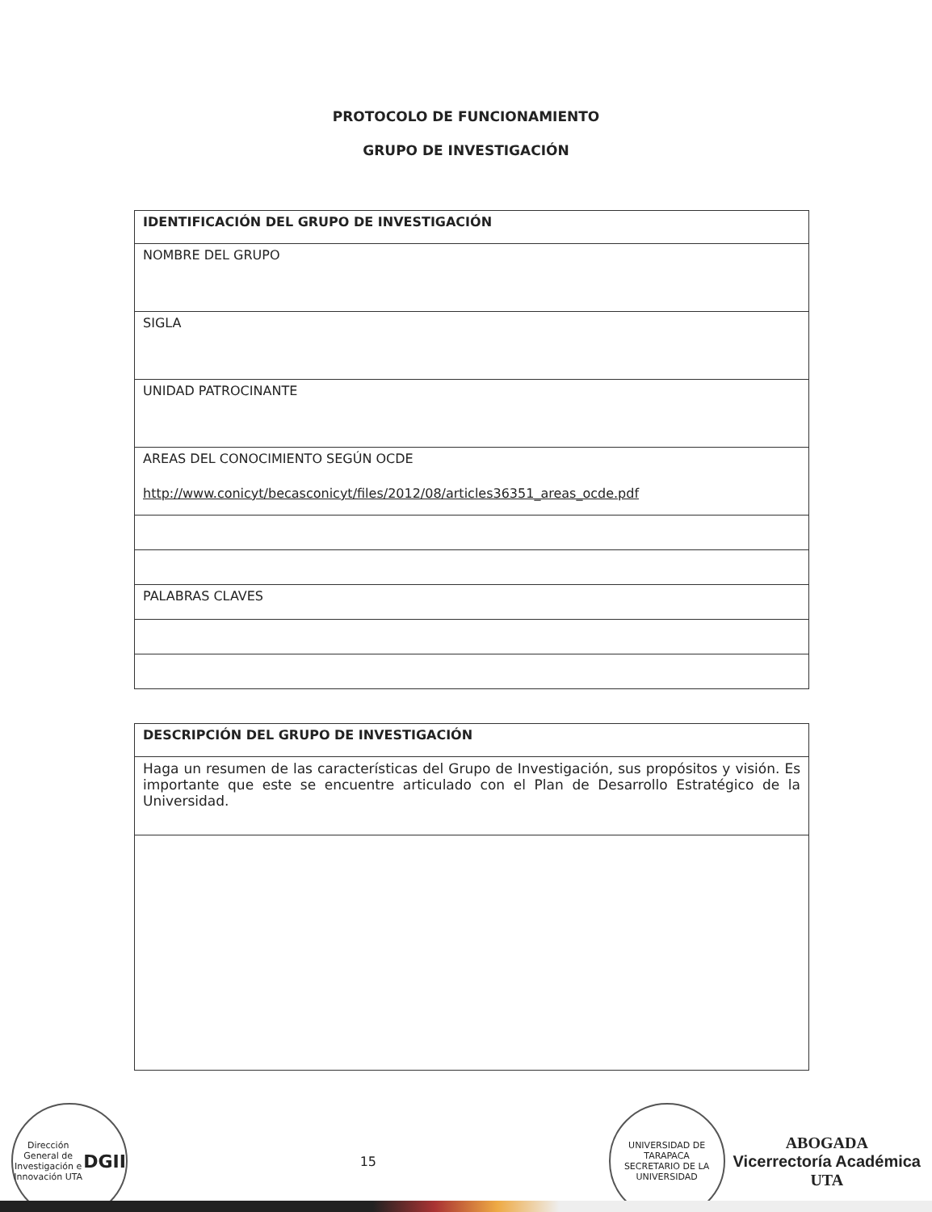PROTOCOLO DE FUNCIONAMIENTO
GRUPO DE INVESTIGACIÓN
| IDENTIFICACIÓN DEL GRUPO DE INVESTIGACIÓN |
| NOMBRE DEL GRUPO |
| SIGLA |
| UNIDAD PATROCINANTE |
| AREAS DEL CONOCIMIENTO SEGÚN OCDE http://www.conicyt/becasconicyt/files/2012/08/articles36351_areas_ocde.pdf |
| PALABRAS CLAVES |
| DESCRIPCIÓN DEL GRUPO DE INVESTIGACIÓN |
| Haga un resumen de las características del Grupo de Investigación, sus propósitos y visión. Es importante que este se encuentre articulado con el Plan de Desarrollo Estratégico de la Universidad. |
Dirección General de Investigación e Innovación UTA
DGII
15
UNIVERSIDAD DE TARAPACA
SECRETARIO DE LA UNIVERSIDAD
ABOGADA
Vicerrectoría Académica
UTA